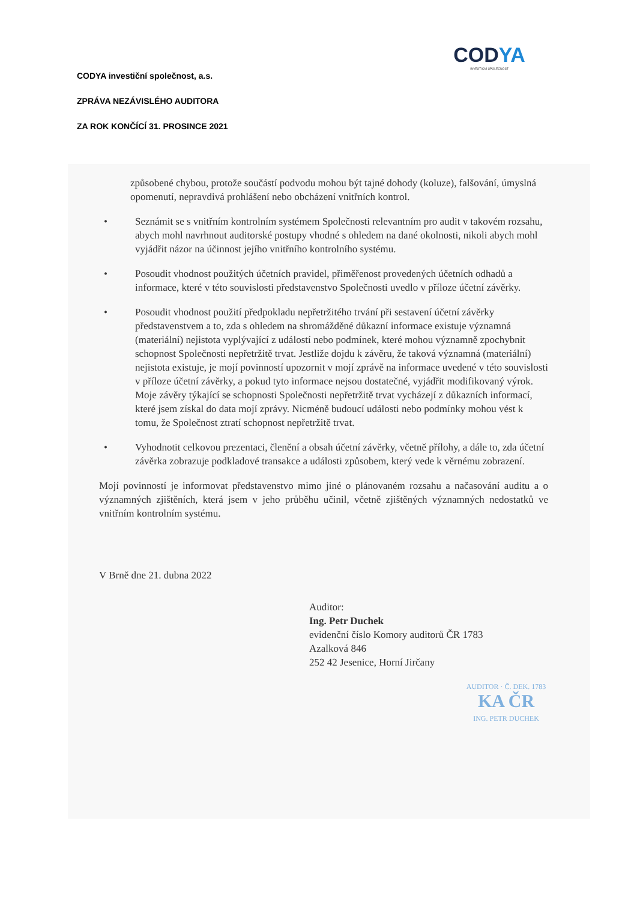CODYA
INVESTIČNÍ SPOLEČNOST
CODYA investiční společnost, a.s.
ZPRÁVA NEZÁVISLÉHO AUDITORA
ZA ROK KONČÍCÍ 31. PROSINCE 2021
způsobené chybou, protože součástí podvodu mohou být tajné dohody (koluze), falšování, úmyslná opomenutí, nepravdivá prohlášení nebo obcházení vnitřních kontrol.
• Seznámit se s vnitřním kontrolním systémem Společnosti relevantním pro audit v takovém rozsahu, abych mohl navrhnout auditorské postupy vhodné s ohledem na dané okolnosti, nikoli abych mohl vyjádřit názor na účinnost jejího vnitřního kontrolního systému.
• Posoudit vhodnost použitých účetních pravidel, přiměřenost provedených účetních odhadů a informace, které v této souvislosti představenstvo Společnosti uvedlo v příloze účetní závěrky.
• Posoudit vhodnost použití předpokladu nepřetržitého trvání při sestavení účetní závěrky představenstvem a to, zda s ohledem na shromážděné důkazní informace existuje významná (materiální) nejistota vyplývající z událostí nebo podmínek, které mohou významně zpochybnit schopnost Společnosti nepřetržitě trvat. Jestliže dojdu k závěru, že taková významná (materiální) nejistota existuje, je mojí povinností upozornit v mojí zprávě na informace uvedené v této souvislosti v příloze účetní závěrky, a pokud tyto informace nejsou dostatečné, vyjádřit modifikovaný výrok. Moje závěry týkající se schopnosti Společnosti nepřetržitě trvat vycházejí z důkazních informací, které jsem získal do data mojí zprávy. Nicméně budoucí události nebo podmínky mohou vést k tomu, že Společnost ztratí schopnost nepřetržitě trvat.
• Vyhodnotit celkovou prezentaci, členění a obsah účetní závěrky, včetně přílohy, a dále to, zda účetní závěrka zobrazuje podkladové transakce a události způsobem, který vede k věrnému zobrazení.
Mojí povinností je informovat představenstvo mimo jiné o plánovaném rozsahu a načasování auditu a o významných zjištěních, která jsem v jeho průběhu učinil, včetně zjištěných významných nedostatků ve vnitřním kontrolním systému.
V Brně dne 21. dubna 2022
Auditor:
Ing. Petr Duchek
evidenční číslo Komory auditorů ČR 1783
Azalková 846
252 42 Jesenice, Horní Jirčany
AUDITOR · Č. DEK. 1783
KA ČR
ING. PETR DUCHEK